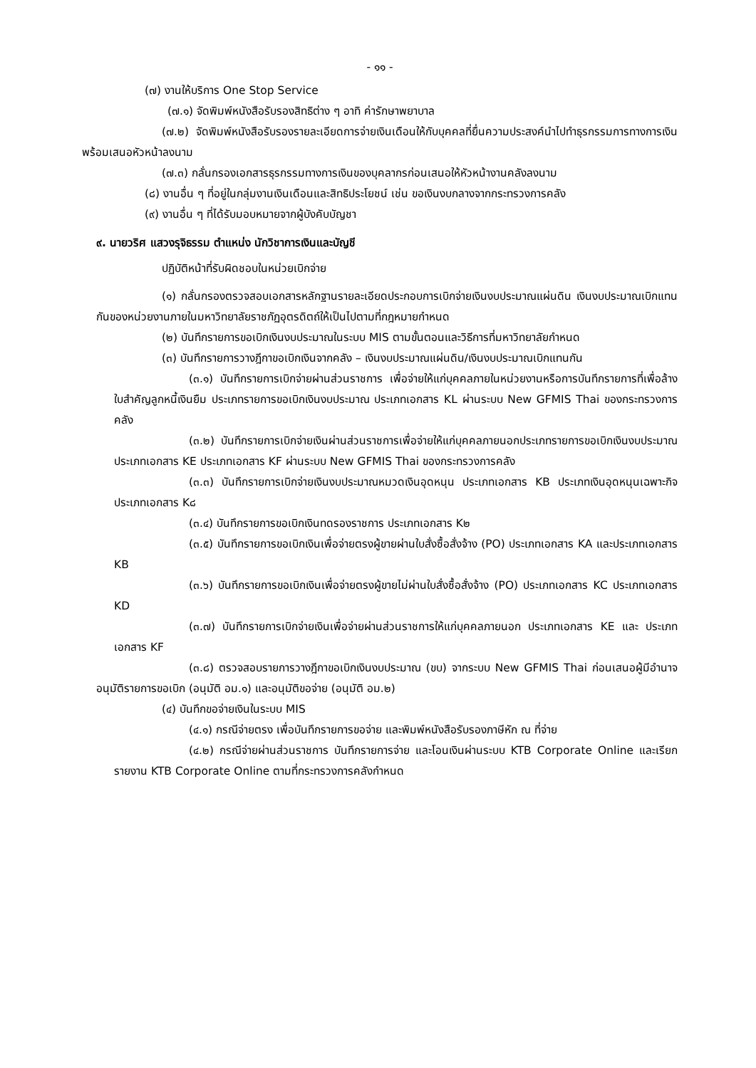- ๑๑ -
(๗) งานให้บริการ One Stop Service
(๗.๑) จัดพิมพ์หนังสือรับรองสิทธิต่าง ๆ อาทิ ค่ารักษาพยาบาล
(๗.๒) จัดพิมพ์หนังสือรับรองรายละเอียดการจ่ายเงินเดือนให้กับบุคคลที่ยื่นความประสงค์นำไปทำธุรกรรมการทางการเงิน พร้อมเสนอหัวหน้าลงนาม
(๗.๓) กลั่นกรองเอกสารธุรกรรมทางการเงินของบุคลากรก่อนเสนอให้หัวหน้างานคลังลงนาม
(๘) งานอื่น ๆ ที่อยู่ในกลุ่มงานเงินเดือนและสิทธิประโยชน์ เช่น ขอเงินงบกลางจากกระทรวงการคลัง
(๙) งานอื่น ๆ ที่ได้รับมอบหมายจากผู้บังคับบัญชา
๙. นายวริศ แสวงรุจิธรรม ตำแหน่ง นักวิชาการเงินและบัญชี
ปฏิบัติหน้าที่รับผิดชอบในหน่วยเบิกจ่าย
(๑) กลั่นกรองตรวจสอบเอกสารหลักฐานรายละเอียดประกอบการเบิกจ่ายเงินงบประมาณแผ่นดิน เงินงบประมาณเบิกแทนกันของหน่วยงานภายในมหาวิทยาลัยราชภัฏอุตรดิตถ์ให้เป็นไปตามที่กฎหมายกำหนด
(๒) บันทึกรายการขอเบิกเงินงบประมาณในระบบ MIS ตามขั้นตอนและวิธีการที่มหาวิทยาลัยกำหนด
(๓) บันทึกรายการวางฎีกาขอเบิกเงินจากคลัง – เงินงบประมาณแผ่นดิน/เงินงบประมาณเบิกแทนกัน
(๓.๑) บันทึกรายการเบิกจ่ายผ่านส่วนราชการ เพื่อจ่ายให้แก่บุคคลภายในหน่วยงานหรือการบันทึกรายการที่เพื่อล้างใบสำคัญลูกหนี้เงินยืม ประเภทรายการขอเบิกเงินงบประมาณ ประเภทเอกสาร KL ผ่านระบบ New GFMIS Thai ของกระทรวงการคลัง
(๓.๒) บันทึกรายการเบิกจ่ายเงินผ่านส่วนราชการเพื่อจ่ายให้แก่บุคคลภายนอกประเภทรายการขอเบิกเงินงบประมาณ ประเภทเอกสาร KE ประเภทเอกสาร KF ผ่านระบบ New GFMIS Thai ของกระทรวงการคลัง
(๓.๓) บันทึกรายการเบิกจ่ายเงินงบประมาณหมวดเงินอุดหนุน ประเภทเอกสาร KB ประเภทเงินอุดหนุนเฉพาะกิจ ประเภทเอกสาร K๘
(๓.๔) บันทึกรายการขอเบิกเงินทดรองราชการ ประเภทเอกสาร K๒
(๓.๕) บันทึกรายการขอเบิกเงินเพื่อจ่ายตรงผู้ขายผ่านใบสั่งซื้อสั่งจ้าง (PO) ประเภทเอกสาร KA และประเภทเอกสาร KB
(๓.๖) บันทึกรายการขอเบิกเงินเพื่อจ่ายตรงผู้ขายไม่ผ่านใบสั่งซื้อสั่งจ้าง (PO) ประเภทเอกสาร KC ประเภทเอกสาร KD
(๓.๗) บันทึกรายการเบิกจ่ายเงินเพื่อจ่ายผ่านส่วนราชการให้แก่บุคคลภายนอก ประเภทเอกสาร KE และ ประเภทเอกสาร KF
(๓.๘) ตรวจสอบรายการวางฎีกาขอเบิกเงินงบประมาณ (ขบ) จากระบบ New GFMIS Thai ก่อนเสนอผู้มีอำนาจอนุมัติรายการขอเบิก (อนุมัติ อม.๑) และอนุมัติขอจ่าย (อนุมัติ อม.๒)
(๔) บันทึกขอจ่ายเงินในระบบ MIS
(๔.๑) กรณีจ่ายตรง เพื่อบันทึกรายการขอจ่าย และพิมพ์หนังสือรับรองภาษีหัก ณ ที่จ่าย
(๔.๒) กรณีจ่ายผ่านส่วนราชการ บันทึกรายการจ่าย และโอนเงินผ่านระบบ KTB Corporate Online และเรียกรายงาน KTB Corporate Online ตามที่กระทรวงการคลังกำหนด